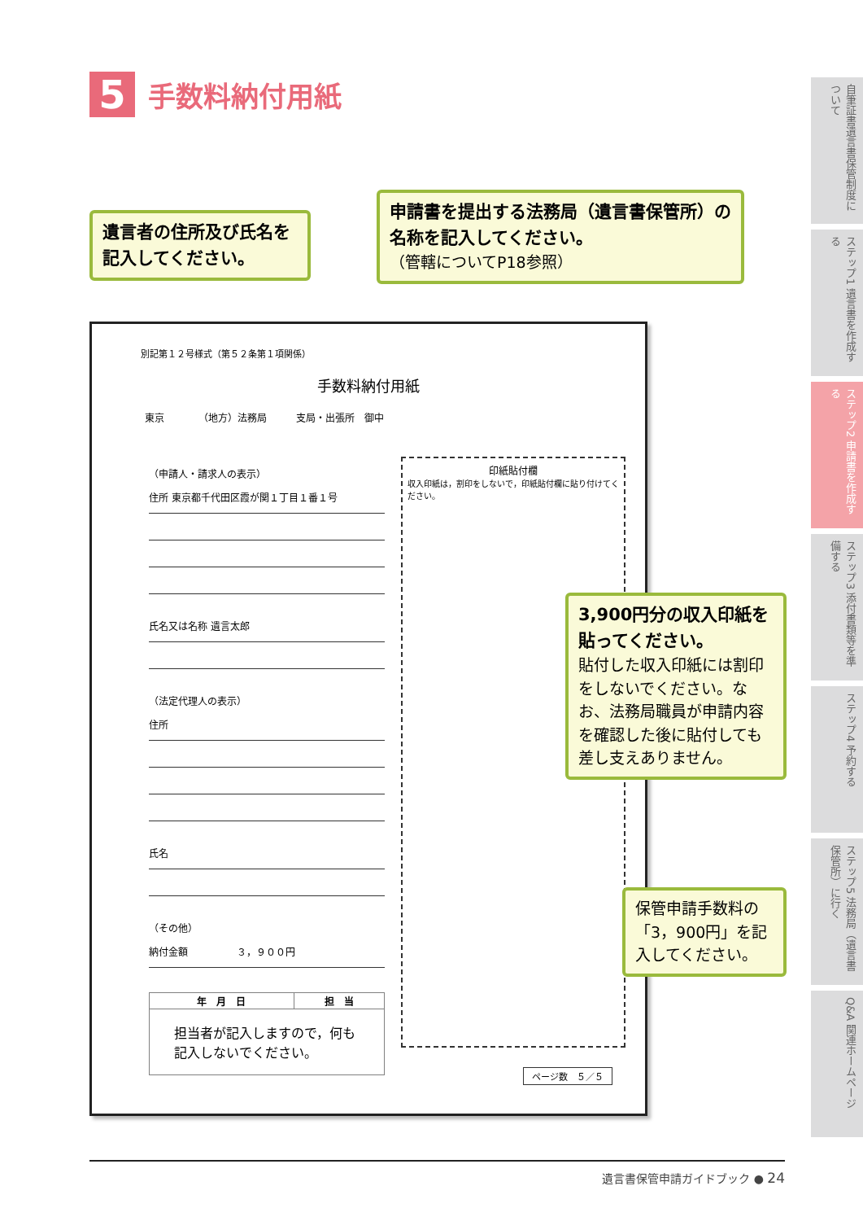5
手数料納付用紙
遺言者の住所及び氏名を記入してください。
申請書を提出する法務局（遺言書保管所）の名称を記入してください。
（管轄についてP18参照）
別記第１２号様式（第５２条第１項関係）
手数料納付用紙
東京　　　　（地方）法務局　　　支局・出張所　御中
（申請人・請求人の表示）
住所 東京都千代田区霞が関１丁目１番１号
氏名又は名称 遺言太郎
（法定代理人の表示）
住所
氏名
（その他）
納付金額　　　　　３，９００円
| 年 月 日 | 担 当 |
| --- | --- |
| 担当者が記入しますので，何も記入しないでください。 | |
印紙貼付欄
収入印紙は，割印をしないで，印紙貼付欄に貼り付けてください。
ページ数　５／５
3,900円分の収入印紙を貼ってください。
貼付した収入印紙には割印をしないでください。なお、法務局職員が申請内容を確認した後に貼付しても差し支えありません。
保管申請手数料の「3，900円」を記入してください。
自筆証書遺言書保管制度について
ステップ1 遺言書を作成する
ステップ2 申請書を作成する
ステップ3 添付書類等を準備する
ステップ4 予約する
ステップ5 法務局（遺言書保管所）に行く
Q&A 関連ホームページ
遺言書保管申請ガイドブック ● 24